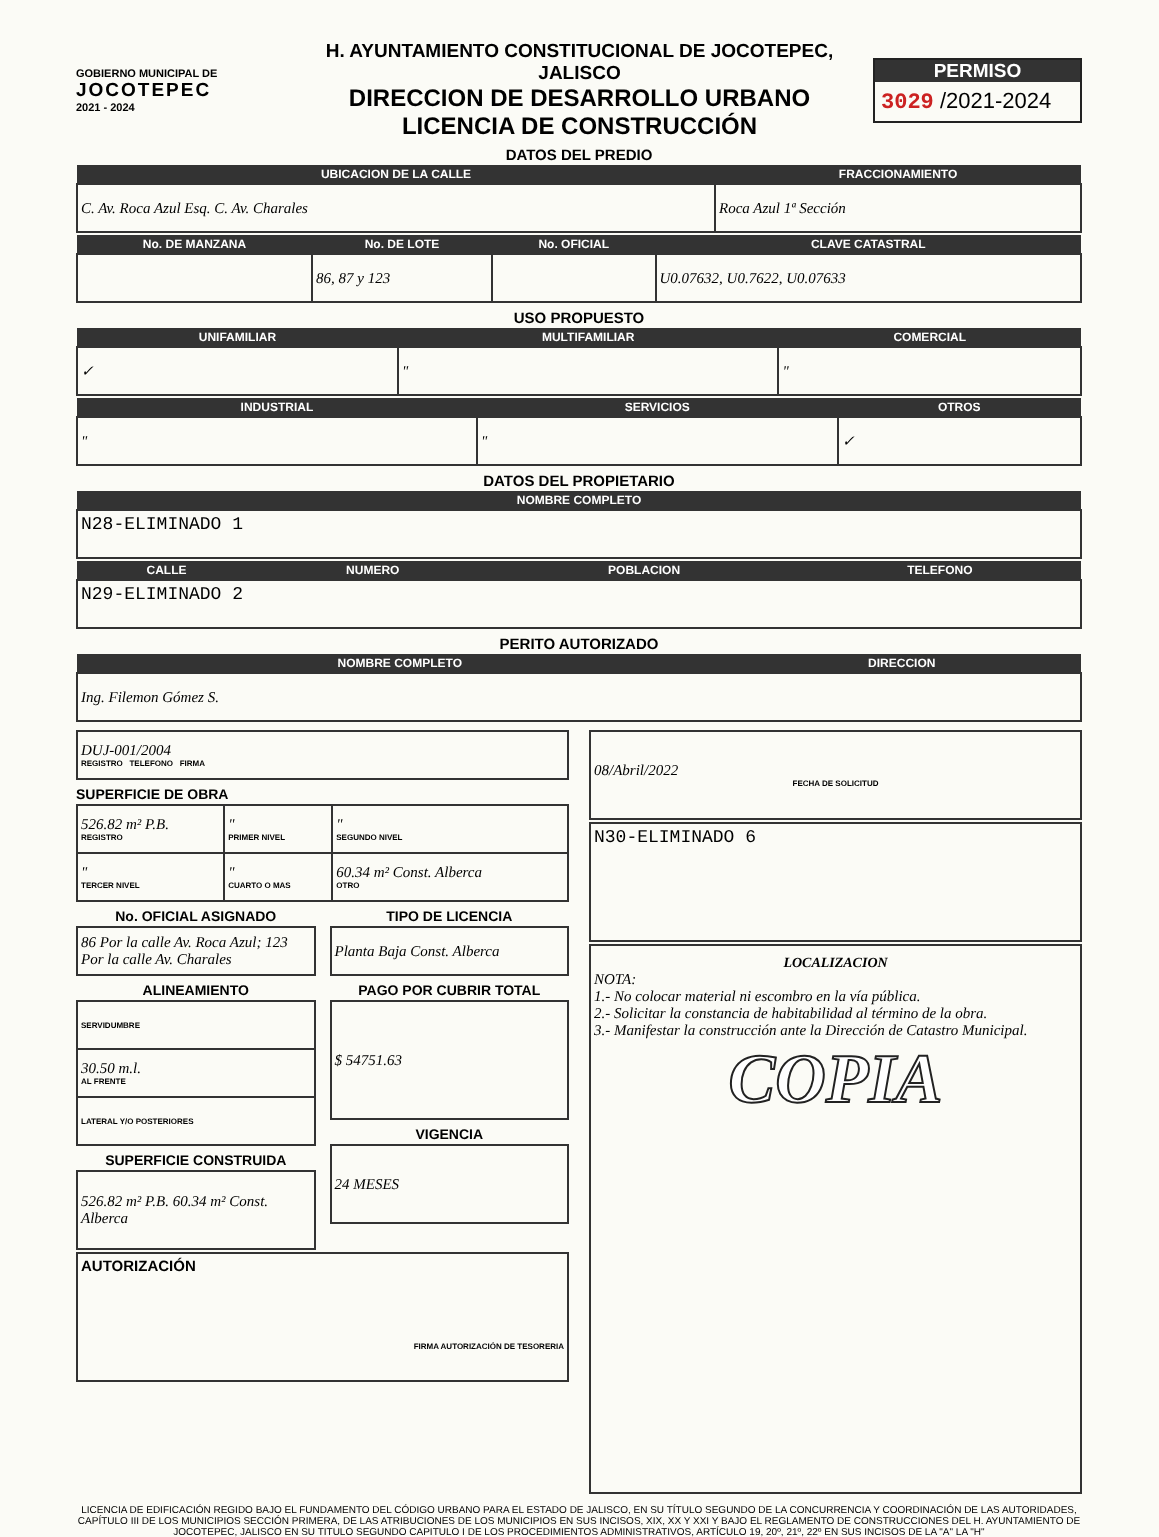GOBIERNO MUNICIPAL DE
JOCOTEPEC
2021 - 2024
H. AYUNTAMIENTO CONSTITUCIONAL DE JOCOTEPEC, JALISCO
DIRECCION DE DESARROLLO URBANO
LICENCIA DE CONSTRUCCIÓN
PERMISO
3029 /2021-2024
DATOS DEL PREDIO
| UBICACION DE LA CALLE | FRACCIONAMIENTO |
| --- | --- |
| C. Av. Roca Azul Esq. C. Av. Charales | Roca Azul 1ª Sección |
| No. DE MANZANA | No. DE LOTE | No. OFICIAL | CLAVE CATASTRAL |
| --- | --- | --- | --- |
| | 86, 87 y 123 | | U0.07632, U0.7622, U0.07633 |
USO PROPUESTO
| UNIFAMILIAR | MULTIFAMILIAR | COMERCIAL |
| --- | --- | --- |
| ✓ | " | " |
| INDUSTRIAL | SERVICIOS | OTROS |
| --- | --- | --- |
| " | " | ✓ |
DATOS DEL PROPIETARIO
| NOMBRE COMPLETO |
| --- |
| N28-ELIMINADO 1 |
| CALLE | NUMERO | POBLACION | TELEFONO |
| --- | --- | --- | --- |
| N29-ELIMINADO 2 | | | |
PERITO AUTORIZADO
| NOMBRE COMPLETO | DIRECCION |
| --- | --- |
| Ing. Filemon Gómez S. | |
| DUJ-001/2004 REGISTRO TELEFONO FIRMA |
SUPERFICIE DE OBRA
| 526.82 m² P.B. REGISTRO | " PRIMER NIVEL | " SEGUNDO NIVEL |
| " TERCER NIVEL | " CUARTO O MAS | 60.34 m² Const. Alberca OTRO |
No. OFICIAL ASIGNADO
| 86 Por la calle Av. Roca Azul; 123 Por la calle Av. Charales |
ALINEAMIENTO
| SERVIDUMBRE |
| 30.50 m.l. AL FRENTE |
| LATERAL Y/O POSTERIORES |
SUPERFICIE CONSTRUIDA
| 526.82 m² P.B. 60.34 m² Const. Alberca |
TIPO DE LICENCIA
| Planta Baja Const. Alberca |
PAGO POR CUBRIR TOTAL
| $ 54751.63 |
VIGENCIA
| 24 MESES |
| AUTORIZACIÓN FIRMA AUTORIZACIÓN DE TESORERIA |
| 08/Abril/2022 FECHA DE SOLICITUD |
| N30-ELIMINADO 6 |
| LOCALIZACION NOTA: 1.- No colocar material ni escombro en la vía pública. 2.- Solicitar la constancia de habitabilidad al término de la obra. 3.- Manifestar la construcción ante la Dirección de Catastro Municipal. COPIA |
LICENCIA DE EDIFICACIÓN REGIDO BAJO EL FUNDAMENTO DEL CÓDIGO URBANO PARA EL ESTADO DE JALISCO, EN SU TÍTULO SEGUNDO DE LA CONCURRENCIA Y COORDINACIÓN DE LAS AUTORIDADES, CAPÍTULO III DE LOS MUNICIPIOS SECCIÓN PRIMERA, DE LAS ATRIBUCIONES DE LOS MUNICIPIOS EN SUS INCISOS, XIX, XX Y XXI Y BAJO EL REGLAMENTO DE CONSTRUCCIONES DEL H. AYUNTAMIENTO DE JOCOTEPEC, JALISCO EN SU TITULO SEGUNDO CAPITULO I DE LOS PROCEDIMIENTOS ADMINISTRATIVOS, ARTÍCULO 19, 20º, 21º, 22º EN SUS INCISOS DE LA "A" LA "H"